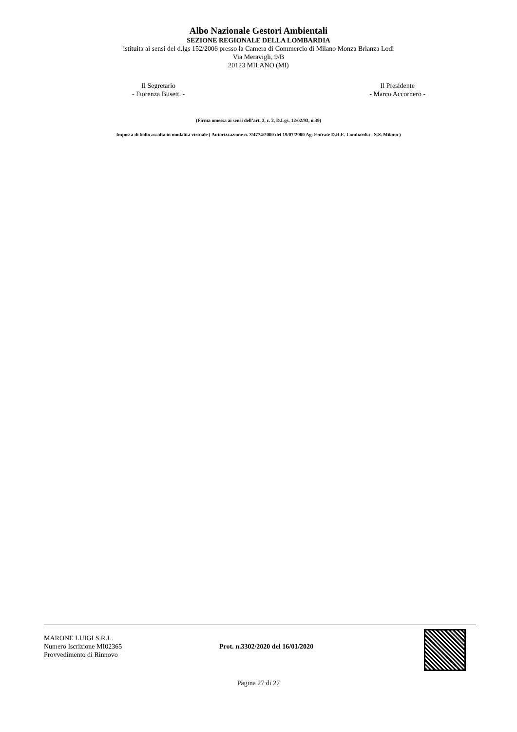Albo Nazionale Gestori Ambientali
SEZIONE REGIONALE DELLA LOMBARDIA
istituita ai sensi del d.lgs 152/2006 presso la Camera di Commercio di Milano Monza Brianza Lodi
Via Meravigli, 9/B
20123 MILANO (MI)
Il Segretario
- Fiorenza Busetti -
Il Presidente
- Marco Accornero -
(Firma omessa ai sensi dell’art. 3, c. 2, D.Lgs. 12/02/93, n.39)
Imposta di bollo assolta in modalità virtuale ( Autorizzazione n. 3/4774/2000 del 19/07/2000 Ag. Entrate D.R.E. Lombardia - S.S. Milano )
MARONE LUIGI S.R.L.
Numero Iscrizione MI02365
Provvedimento di Rinnovo
Prot. n.3302/2020 del 16/01/2020
Pagina 27 di 27